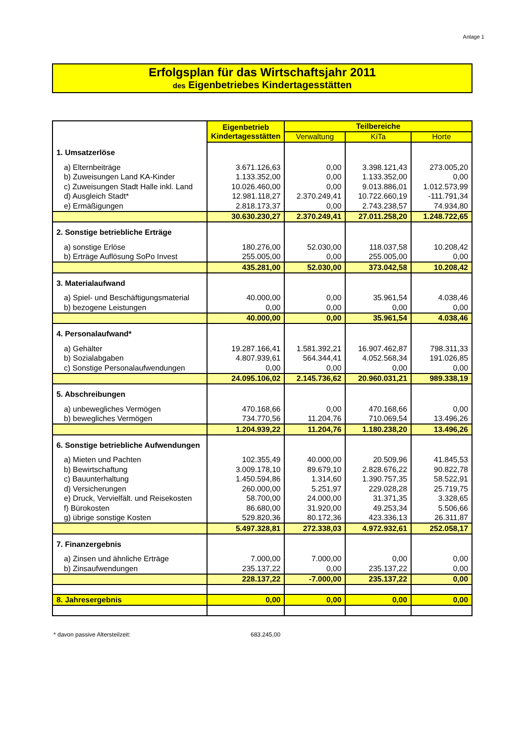Anlage 1
Erfolgsplan für das Wirtschaftsjahr 2011
des Eigenbetriebes Kindertagesstätten
| | Eigenbetrieb Kindertagesstätten | Teilbereiche | | |
| | | Verwaltung | KiTa | Horte |
| 1. Umsatzerlöse | | | | |
| a) Elternbeiträge | 3.671.126,63 | 0,00 | 3.398.121,43 | 273.005,20 |
| b) Zuweisungen Land KA-Kinder | 1.133.352,00 | 0,00 | 1.133.352,00 | 0,00 |
| c) Zuweisungen Stadt Halle inkl. Land | 10.026.460,00 | 0,00 | 9.013.886,01 | 1.012.573,99 |
| d) Ausgleich Stadt* | 12.981.118,27 | 2.370.249,41 | 10.722.660,19 | -111.791,34 |
| e) Ermäßigungen | 2.818.173,37 | 0,00 | 2.743.238,57 | 74.934,80 |
| | 30.630.230,27 | 2.370.249,41 | 27.011.258,20 | 1.248.722,65 |
| 2. Sonstige betriebliche Erträge | | | | |
| a) sonstige Erlöse | 180.276,00 | 52.030,00 | 118.037,58 | 10.208,42 |
| b) Erträge Auflösung SoPo Invest | 255.005,00 | 0,00 | 255.005,00 | 0,00 |
| | 435.281,00 | 52.030,00 | 373.042,58 | 10.208,42 |
| 3. Materialaufwand | | | | |
| a) Spiel- und Beschäftigungsmaterial | 40.000,00 | 0,00 | 35.961,54 | 4.038,46 |
| b) bezogene Leistungen | 0,00 | 0,00 | 0,00 | 0,00 |
| | 40.000,00 | 0,00 | 35.961,54 | 4.038,46 |
| 4. Personalaufwand* | | | | |
| a) Gehälter | 19.287.166,41 | 1.581.392,21 | 16.907.462,87 | 798.311,33 |
| b) Sozialabgaben | 4.807.939,61 | 564.344,41 | 4.052.568,34 | 191.026,85 |
| c) Sonstige Personalaufwendungen | 0,00 | 0,00 | 0,00 | 0,00 |
| | 24.095.106,02 | 2.145.736,62 | 20.960.031,21 | 989.338,19 |
| 5. Abschreibungen | | | | |
| a) unbewegliches Vermögen | 470.168,66 | 0,00 | 470.168,66 | 0,00 |
| b) bewegliches Vermögen | 734.770,56 | 11.204,76 | 710.069,54 | 13.496,26 |
| | 1.204.939,22 | 11.204,76 | 1.180.238,20 | 13.496,26 |
| 6. Sonstige betriebliche Aufwendungen | | | | |
| a) Mieten und Pachten | 102.355,49 | 40.000,00 | 20.509,96 | 41.845,53 |
| b) Bewirtschaftung | 3.009.178,10 | 89.679,10 | 2.828.676,22 | 90.822,78 |
| c) Bauunterhaltung | 1.450.594,86 | 1.314,60 | 1.390.757,35 | 58.522,91 |
| d) Versicherungen | 260.000,00 | 5.251,97 | 229.028,28 | 25.719,75 |
| e) Druck, Vervielfält. und Reisekosten | 58.700,00 | 24.000,00 | 31.371,35 | 3.328,65 |
| f) Bürokosten | 86.680,00 | 31.920,00 | 49.253,34 | 5.506,66 |
| g) übrige sonstige Kosten | 529.820,36 | 80.172,36 | 423.336,13 | 26.311,87 |
| | 5.497.328,81 | 272.338,03 | 4.972.932,61 | 252.058,17 |
| 7. Finanzergebnis | | | | |
| a) Zinsen und ähnliche Erträge | 7.000,00 | 7.000,00 | 0,00 | 0,00 |
| b) Zinsaufwendungen | 235.137,22 | 0,00 | 235.137,22 | 0,00 |
| | 228.137,22 | -7.000,00 | 235.137,22 | 0,00 |
| 8. Jahresergebnis | 0,00 | 0,00 | 0,00 | 0,00 |
* davon passive Altersteilzeit: 683.245,00